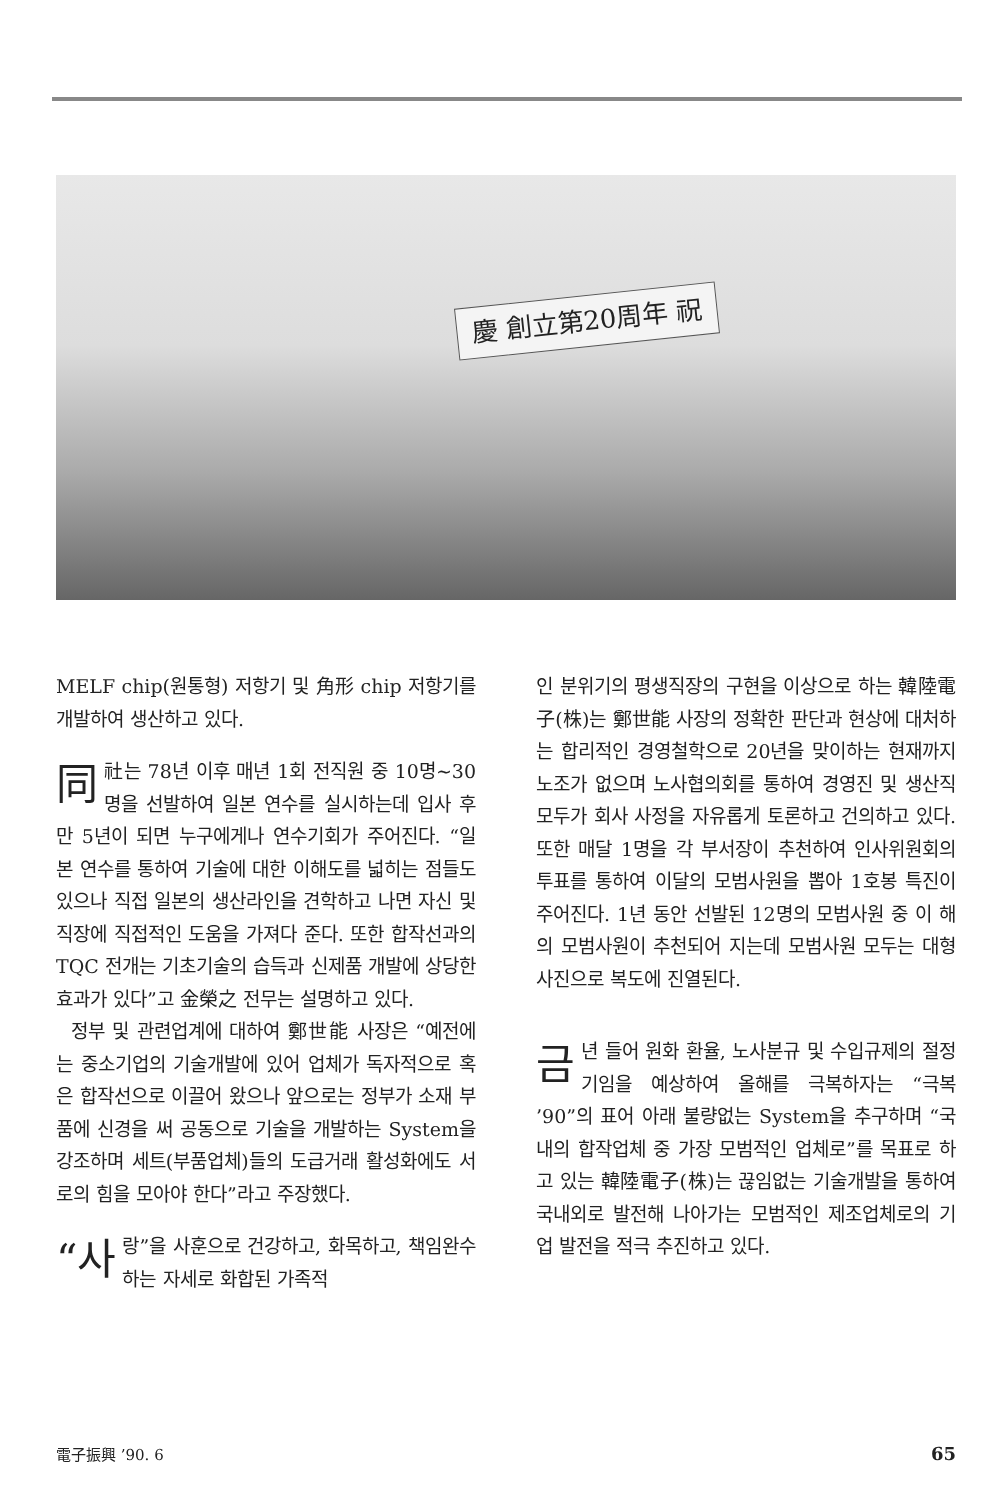慶 創立第20周年 祝
MELF chip(원통형) 저항기 및 角形 chip 저항기를 개발하여 생산하고 있다.
同社는 78년 이후 매년 1회 전직원 중 10명~30명을 선발하여 일본 연수를 실시하는데 입사 후 만 5년이 되면 누구에게나 연수기회가 주어진다. “일본 연수를 통하여 기술에 대한 이해도를 넓히는 점들도 있으나 직접 일본의 생산라인을 견학하고 나면 자신 및 직장에 직접적인 도움을 가져다 준다. 또한 합작선과의 TQC 전개는 기초기술의 습득과 신제품 개발에 상당한 효과가 있다”고 金榮之 전무는 설명하고 있다.
정부 및 관련업계에 대하여 鄭世能 사장은 “예전에는 중소기업의 기술개발에 있어 업체가 독자적으로 혹은 합작선으로 이끌어 왔으나 앞으로는 정부가 소재 부품에 신경을 써 공동으로 기술을 개발하는 System을 강조하며 세트(부품업체)들의 도급거래 활성화에도 서로의 힘을 모아야 한다”라고 주장했다.
“사 랑”을 사훈으로 건강하고, 화목하고, 책임완수 하는 자세로 화합된 가족적
인 분위기의 평생직장의 구현을 이상으로 하는 韓陸電子(株)는 鄭世能 사장의 정확한 판단과 현상에 대처하는 합리적인 경영철학으로 20년을 맞이하는 현재까지 노조가 없으며 노사협의회를 통하여 경영진 및 생산직 모두가 회사 사정을 자유롭게 토론하고 건의하고 있다. 또한 매달 1명을 각 부서장이 추천하여 인사위원회의 투표를 통하여 이달의 모범사원을 뽑아 1호봉 특진이 주어진다. 1년 동안 선발된 12명의 모범사원 중 이 해의 모범사원이 추천되어 지는데 모범사원 모두는 대형사진으로 복도에 진열된다.
금년 들어 원화 환율, 노사분규 및 수입규제의 절정기임을 예상하여 올해를 극복하자는 “극복 ’90”의 표어 아래 불량없는 System을 추구하며 “국내의 합작업체 중 가장 모범적인 업체로”를 목표로 하고 있는 韓陸電子(株)는 끊임없는 기술개발을 통하여 국내외로 발전해 나아가는 모범적인 제조업체로의 기업 발전을 적극 추진하고 있다.
電子振興 ’90. 6 65